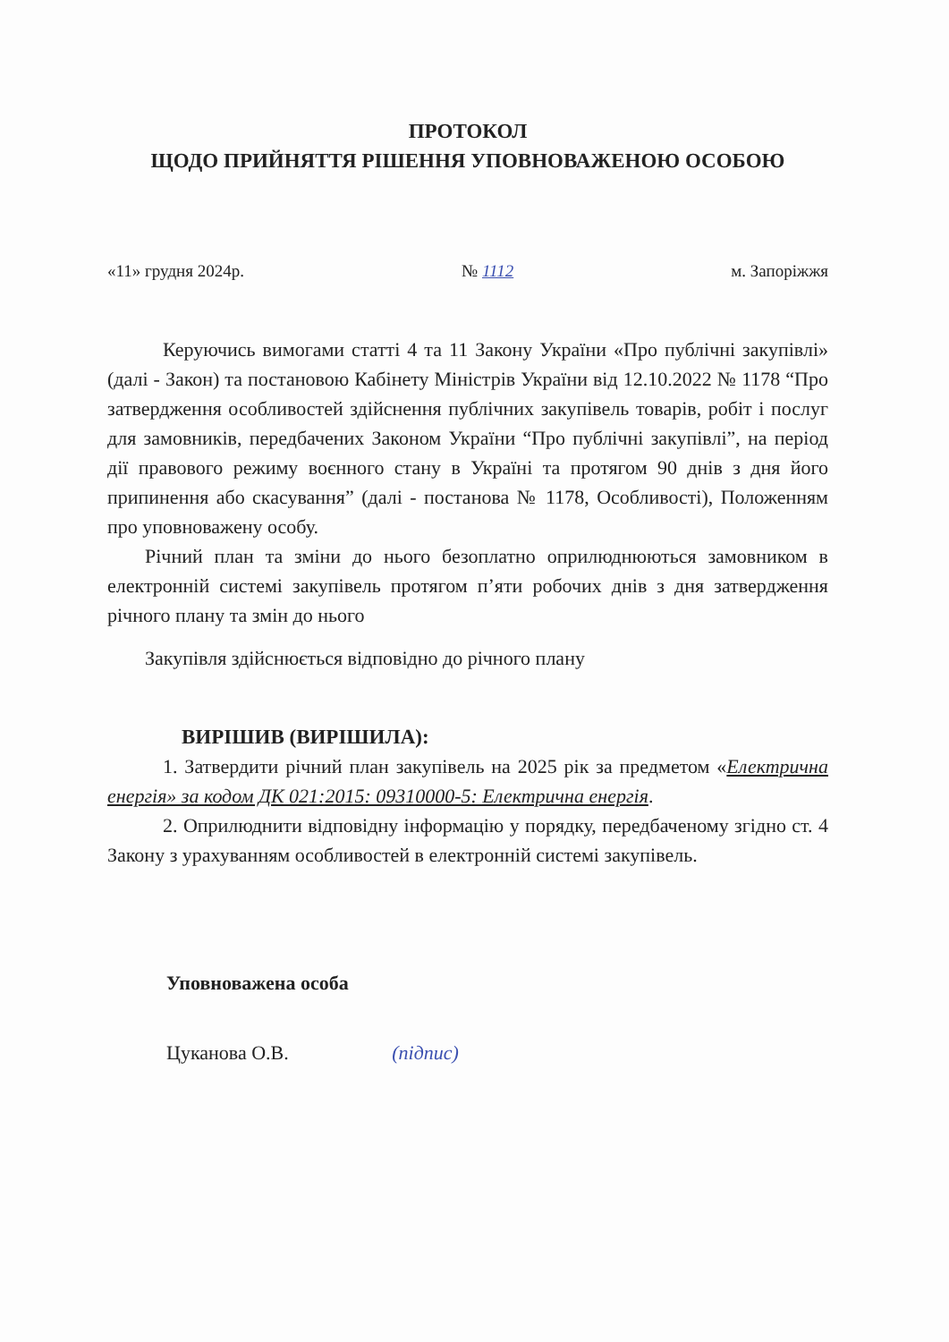ПРОТОКОЛ
ЩОДО ПРИЙНЯТТЯ РІШЕННЯ УПОВНОВАЖЕНОЮ ОСОБОЮ
«11» грудня 2024р. № 1112 м. Запоріжжя
Керуючись вимогами статті 4 та 11 Закону України «Про публічні закупівлі» (далі - Закон) та постановою Кабінету Міністрів України від 12.10.2022 № 1178 “Про затвердження особливостей здійснення публічних закупівель товарів, робіт і послуг для замовників, передбачених Законом України “Про публічні закупівлі”, на період дії правового режиму воєнного стану в Україні та протягом 90 днів з дня його припинення або скасування” (далі - постанова № 1178, Особливості), Положенням про уповноважену особу.
Річний план та зміни до нього безоплатно оприлюднюються замовником в електронній системі закупівель протягом п’яти робочих днів з дня затвердження річного плану та змін до нього
Закупівля здійснюється відповідно до річного плану
ВИРІШИВ (ВИРІШИЛА):
1. Затвердити річний план закупівель на 2025 рік за предметом «Електрична енергія» за кодом ДК 021:2015: 09310000-5: Електрична енергія.
2. Оприлюднити відповідну інформацію у порядку, передбаченому згідно ст. 4 Закону з урахуванням особливостей в електронній системі закупівель.
Уповноважена особа
Цуканова О.В. (підпис)